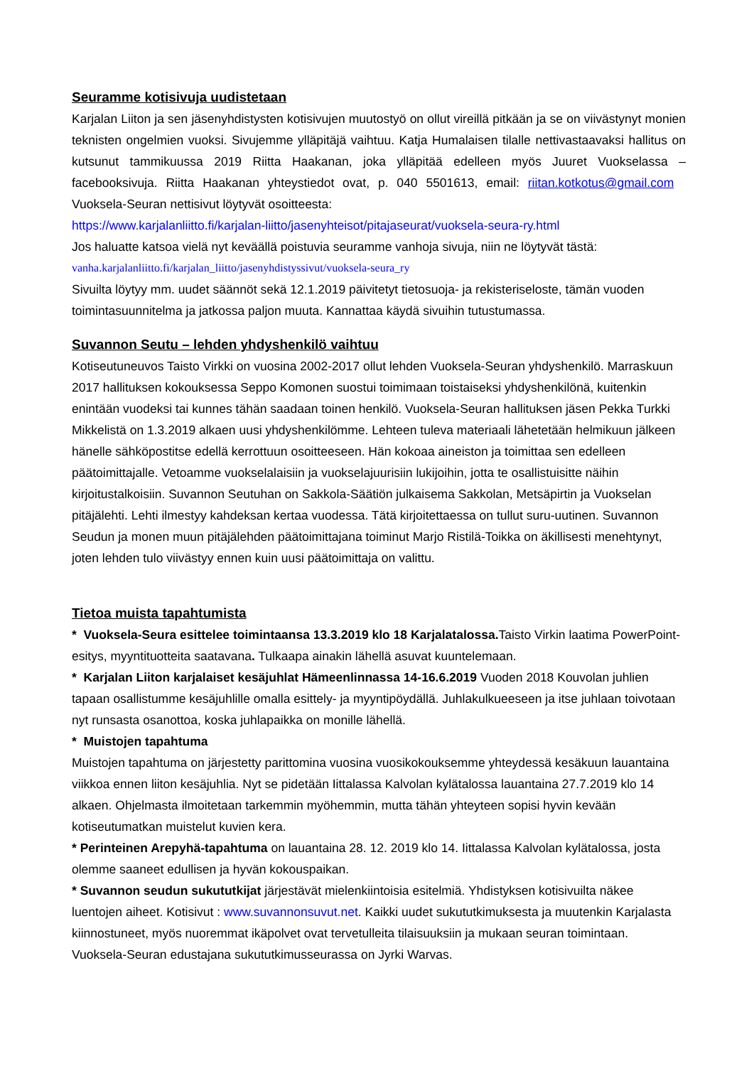Seuramme kotisivuja uudistetaan
Karjalan Liiton ja sen jäsenyhdistysten kotisivujen muutostyö on ollut vireillä pitkään ja se on viivästynyt monien teknisten ongelmien vuoksi. Sivujemme ylläpitäjä vaihtuu. Katja Humalaisen tilalle nettivastaavaksi hallitus on kutsunut tammikuussa 2019 Riitta Haakanan, joka ylläpitää edelleen myös Juuret Vuokselassa – facebooksivuja. Riitta Haakanan yhteystiedot ovat, p. 040 5501613, email: riitan.kotkotus@gmail.com Vuoksela-Seuran nettisivut löytyvät osoitteesta:
https://www.karjalanliitto.fi/karjalan-liitto/jasenyhteisot/pitajaseurat/vuoksela-seura-ry.html
Jos haluatte katsoa vielä nyt keväällä poistuvia seuramme vanhoja sivuja, niin ne löytyvät tästä:
vanha.karjalanliitto.fi/karjalan_liitto/jasenyhdistyssivut/vuoksela-seura_ry
Sivuilta löytyy mm. uudet säännöt sekä 12.1.2019 päivitetyt tietosuoja- ja rekisteriseloste, tämän vuoden toimintasuunnitelma ja jatkossa paljon muuta. Kannattaa käydä sivuihin tutustumassa.
Suvannon Seutu – lehden yhdyshenkilö vaihtuu
Kotiseutuneuvos Taisto Virkki on vuosina 2002-2017 ollut lehden Vuoksela-Seuran yhdyshenkilö. Marraskuun 2017 hallituksen kokouksessa Seppo Komonen suostui toimimaan toistaiseksi yhdyshenkilönä, kuitenkin enintään vuodeksi tai kunnes tähän saadaan toinen henkilö. Vuoksela-Seuran hallituksen jäsen Pekka Turkki Mikkelistä on 1.3.2019 alkaen uusi yhdyshenkilömme. Lehteen tuleva materiaali lähetetään helmikuun jälkeen hänelle sähköpostitse edellä kerrottuun osoitteeseen. Hän kokoaa aineiston ja toimittaa sen edelleen päätoimittajalle. Vetoamme vuokselalaisiin ja vuokselajuurisiin lukijoihin, jotta te osallistuisitte näihin kirjoitustalkoisiin. Suvannon Seutuhan on Sakkola-Säätiön julkaisema Sakkolan, Metsäpirtin ja Vuokselan pitäjälehti. Lehti ilmestyy kahdeksan kertaa vuodessa. Tätä kirjoitettaessa on tullut suru-uutinen. Suvannon Seudun ja monen muun pitäjälehden päätoimittajana toiminut Marjo Ristilä-Toikka on äkillisesti menehtynyt, joten lehden tulo viivästyy ennen kuin uusi päätoimittaja on valittu.
Tietoa muista tapahtumista
* Vuoksela-Seura esittelee toimintaansa 13.3.2019 klo 18 Karjalatalossa. Taisto Virkin laatima PowerPoint-esitys, myyntituotteita saatavana. Tulkaapa ainakin lähellä asuvat kuuntelemaan.
* Karjalan Liiton karjalaiset kesäjuhlat Hämeenlinnassa 14-16.6.2019 Vuoden 2018 Kouvolan juhlien tapaan osallistumme kesäjuhlille omalla esittely- ja myyntipöydällä. Juhlakulkueeseen ja itse juhlaan toivotaan nyt runsasta osanottoa, koska juhlapaikka on monille lähellä.
* Muistojen tapahtuma
Muistojen tapahtuma on järjestetty parittomina vuosina vuosikokouksemme yhteydessä kesäkuun lauantaina viikkoa ennen liiton kesäjuhlia. Nyt se pidetään Iittalassa Kalvolan kylätalossa lauantaina 27.7.2019 klo 14 alkaen. Ohjelmasta ilmoitetaan tarkemmin myöhemmin, mutta tähän yhteyteen sopisi hyvin kevään kotiseutumatkan muistelut kuvien kera.
* Perinteinen Arepyhä-tapahtuma on lauantaina 28. 12. 2019 klo 14. Iittalassa Kalvolan kylätalossa, josta olemme saaneet edullisen ja hyvän kokouspaikan.
* Suvannon seudun sukututkijat järjestävät mielenkiintoisia esitelmiä. Yhdistyksen kotisivuilta näkee luentojen aiheet. Kotisivut : www.suvannonsuvut.net. Kaikki uudet sukututkimuksesta ja muutenkin Karjalasta kiinnostuneet, myös nuoremmat ikäpolvet ovat tervetulleita tilaisuuksiin ja mukaan seuran toimintaan. Vuoksela-Seuran edustajana sukututkimusseurassa on Jyrki Warvas.